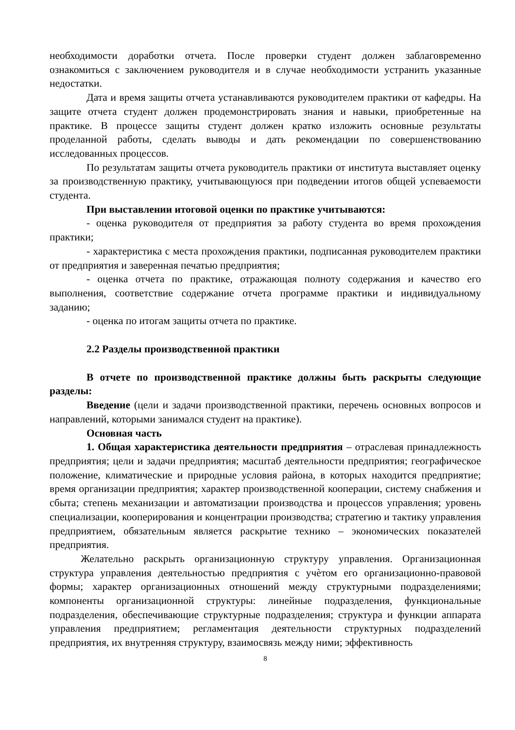необходимости доработки отчета. После проверки студент должен заблаговременно ознакомиться с заключением руководителя и в случае необходимости устранить указанные недостатки.
Дата и время защиты отчета устанавливаются руководителем практики от кафедры. На защите отчета студент должен продемонстрировать знания и навыки, приобретенные на практике. В процессе защиты студент должен кратко изложить основные результаты проделанной работы, сделать выводы и дать рекомендации по совершенствованию исследованных процессов.
По результатам защиты отчета руководитель практики от института выставляет оценку за производственную практику, учитывающуюся при подведении итогов общей успеваемости студента.
При выставлении итоговой оценки по практике учитываются:
- оценка руководителя от предприятия за работу студента во время прохождения практики;
- характеристика с места прохождения практики, подписанная руководителем практики от предприятия и заверенная печатью предприятия;
- оценка отчета по практике, отражающая полноту содержания и качество его выполнения, соответствие содержание отчета программе практики и индивидуальному заданию;
- оценка по итогам защиты отчета по практике.
2.2 Разделы производственной практики
В отчете по производственной практике должны быть раскрыты следующие разделы:
Введение (цели и задачи производственной практики, перечень основных вопросов и направлений, которыми занимался студент на практике).
Основная часть
1. Общая характеристика деятельности предприятия – отраслевая принадлежность предприятия; цели и задачи предприятия; масштаб деятельности предприятия; географическое положение, климатические и природные условия района, в которых находится предприятие; время организации предприятия; характер производственной кооперации, систему снабжения и сбыта; степень механизации и автоматизации производства и процессов управления; уровень специализации, кооперирования и концентрации производства; стратегию и тактику управления предприятием, обязательным является раскрытие технико – экономических показателей предприятия.
Желательно раскрыть организационную структуру управления. Организационная структура управления деятельностью предприятия с учѐтом его организационно-правовой формы; характер организационных отношений между структурными подразделениями; компоненты организационной структуры: линейные подразделения, функциональные подразделения, обеспечивающие структурные подразделения; структура и функции аппарата управления предприятием; регламентация деятельности структурных подразделений предприятия, их внутренняя структуру, взаимосвязь между ними; эффективность
8